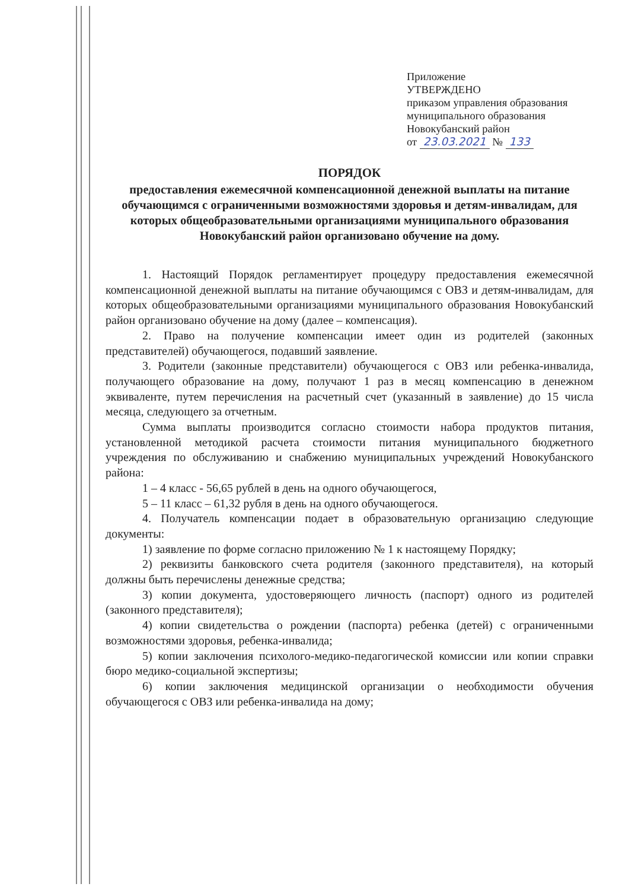Приложение
УТВЕРЖДЕНО
приказом управления образования
муниципального образования
Новокубанский район
от 23.03.2021 № 133
ПОРЯДОК
предоставления ежемесячной компенсационной денежной выплаты на питание обучающимся с ограниченными возможностями здоровья и детям-инвалидам, для которых общеобразовательными организациями муниципального образования Новокубанский район организовано обучение на дому.
1. Настоящий Порядок регламентирует процедуру предоставления ежемесячной компенсационной денежной выплаты на питание обучающимся с ОВЗ и детям-инвалидам, для которых общеобразовательными организациями муниципального образования Новокубанский район организовано обучение на дому (далее – компенсация).
2. Право на получение компенсации имеет один из родителей (законных представителей) обучающегося, подавший заявление.
3. Родители (законные представители) обучающегося с ОВЗ или ребенка-инвалида, получающего образование на дому, получают 1 раз в месяц компенсацию в денежном эквиваленте, путем перечисления на расчетный счет (указанный в заявление) до 15 числа месяца, следующего за отчетным.
Сумма выплаты производится согласно стоимости набора продуктов питания, установленной методикой расчета стоимости питания муниципального бюджетного учреждения по обслуживанию и снабжению муниципальных учреждений Новокубанского района:
1 – 4 класс - 56,65 рублей в день на одного обучающегося,
5 – 11 класс – 61,32 рубля в день на одного обучающегося.
4. Получатель компенсации подает в образовательную организацию следующие документы:
1) заявление по форме согласно приложению № 1 к настоящему Порядку;
2) реквизиты банковского счета родителя (законного представителя), на который должны быть перечислены денежные средства;
3) копии документа, удостоверяющего личность (паспорт) одного из родителей (законного представителя);
4) копии свидетельства о рождении (паспорта) ребенка (детей) с ограниченными возможностями здоровья, ребенка-инвалида;
5) копии заключения психолого-медико-педагогической комиссии или копии справки бюро медико-социальной экспертизы;
6) копии заключения медицинской организации о необходимости обучения обучающегося с ОВЗ или ребенка-инвалида на дому;